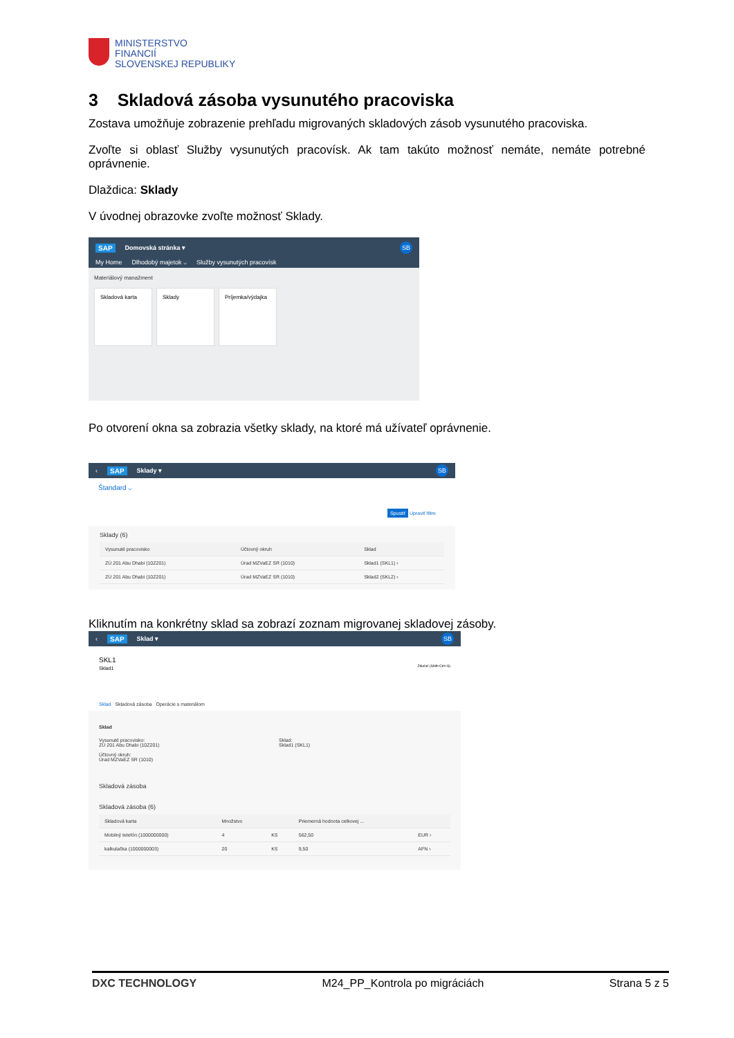MINISTERSTVO
FINANCIÍ
SLOVENSKEJ REPUBLIKY
3 Skladová zásoba vysunutého pracoviska
Zostava umožňuje zobrazenie prehľadu migrovaných skladových zásob vysunutého pracoviska.
Zvoľte si oblasť Služby vysunutých pracovísk. Ak tam takúto možnosť nemáte, nemáte potrebné oprávnenie.
Dlaždica: Sklady
V úvodnej obrazovke zvoľte možnosť Sklady.
SAP Domovská stránka ▾ SB
My Home Dlhodobý majetok ⌵ Služby vysunutých pracovísk
Materiálový manažment
Skladová karta Sklady Príjemka/výdajka
Po otvorení okna sa zobrazia všetky sklady, na ktoré má užívateľ oprávnenie.
‹ SAP Sklady ▾ SB
Štandard ⌵
Spustiť Upraviť filtre
Sklady (6)
| Vysunuté pracovisko | Účtovný okruh | Sklad |
| --- | --- | --- |
| ZÚ 201 Abu Dhabi (10Z201) | Úrad MZVaEZ SR (1010) | Sklad1 (SKL1) › |
| ZÚ 201 Abu Dhabi (10Z201) | Úrad MZVaEZ SR (1010) | Sklad2 (SKL2) › |
Kliknutím na konkrétny sklad sa zobrazí zoznam migrovanej skladovej zásoby.
‹ SAP Sklad ▾ SB
SKL1
Sklad1 Zdieľať (Shift+Ctrl+S)
Sklad Skladová zásoba Operácie s materiálom
Sklad
Vysunuté pracovisko:
ZÚ 201 Abu Dhabi (10Z201)
Účtovný okruh:
Úrad MZVaEZ SR (1010)
Sklad:
Sklad1 (SKL1)
Skladová zásoba
Skladová zásoba (6)
| Skladová karta | Množstvo | | Priemerná hodnota celkovej ... | |
| --- | --- | --- | --- | --- |
| Mobilný telefón (1000000000) | 4 | KS | 562,50 | EUR › |
| kalkulačka (1000000003) | 20 | KS | 9,50 | AFN › |
DXC TECHNOLOGY M24_PP_Kontrola po migráciách Strana 5 z 5